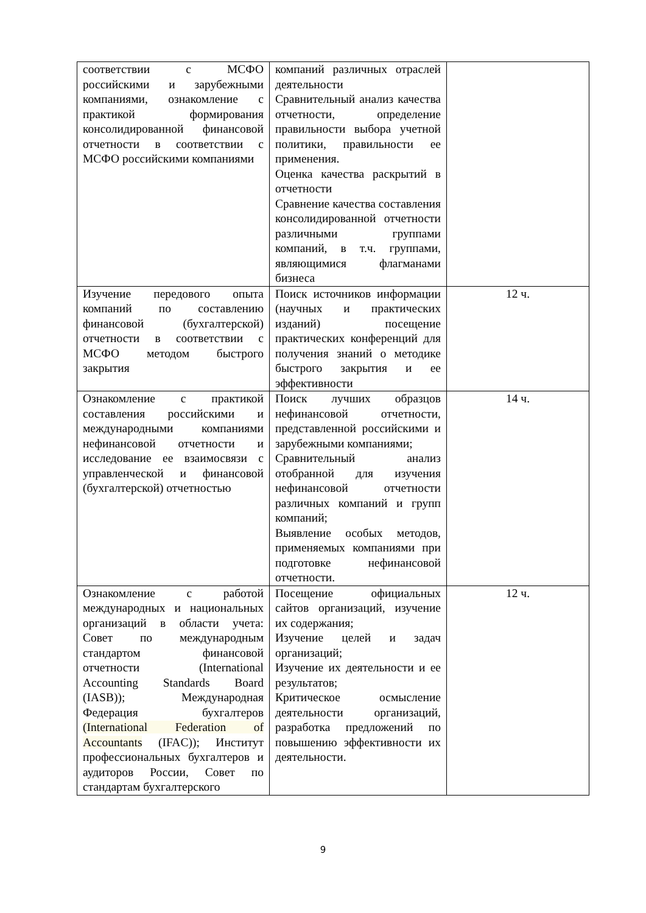| соответствии с МСФО российскими и зарубежными компаниями, ознакомление с практикой формирования консолидированной финансовой отчетности в соответствии с МСФО российскими компаниями | компаний различных отраслей деятельности Сравнительный анализ качества отчетности, определение правильности выбора учетной политики, правильности ее применения. Оценка качества раскрытий в отчетности Сравнение качества составления консолидированной отчетности различными группами компаний, в т.ч. группами, являющимися флагманами бизнеса | |
| Изучение передового опыта компаний по составлению финансовой (бухгалтерской) отчетности в соответствии с МСФО методом быстрого закрытия | Поиск источников информации (научных и практических изданий) посещение практических конференций для получения знаний о методике быстрого закрытия и ее эффективности | 12 ч. |
| Ознакомление с практикой составления российскими и международными компаниями нефинансовой отчетности и исследование ее взаимосвязи с управленческой и финансовой (бухгалтерской) отчетностью | Поиск лучших образцов нефинансовой отчетности, представленной российскими и зарубежными компаниями; Сравнительный анализ отобранной для изучения нефинансовой отчетности различных компаний и групп компаний; Выявление особых методов, применяемых компаниями при подготовке нефинансовой отчетности. | 14 ч. |
| Ознакомление с работой международных и национальных организаций в области учета: Совет по международным стандартом финансовой отчетности (International Accounting Standards Board (IASB)); Международная Федерация бухгалтеров (International Federation of Accountants (IFAC)); Институт профессиональных бухгалтеров и аудиторов России, Совет по стандартам бухгалтерского | Посещение официальных сайтов организаций, изучение их содержания; Изучение целей и задач организаций; Изучение их деятельности и ее результатов; Критическое осмысление деятельности организаций, разработка предложений по повышению эффективности их деятельности. | 12 ч. |
9